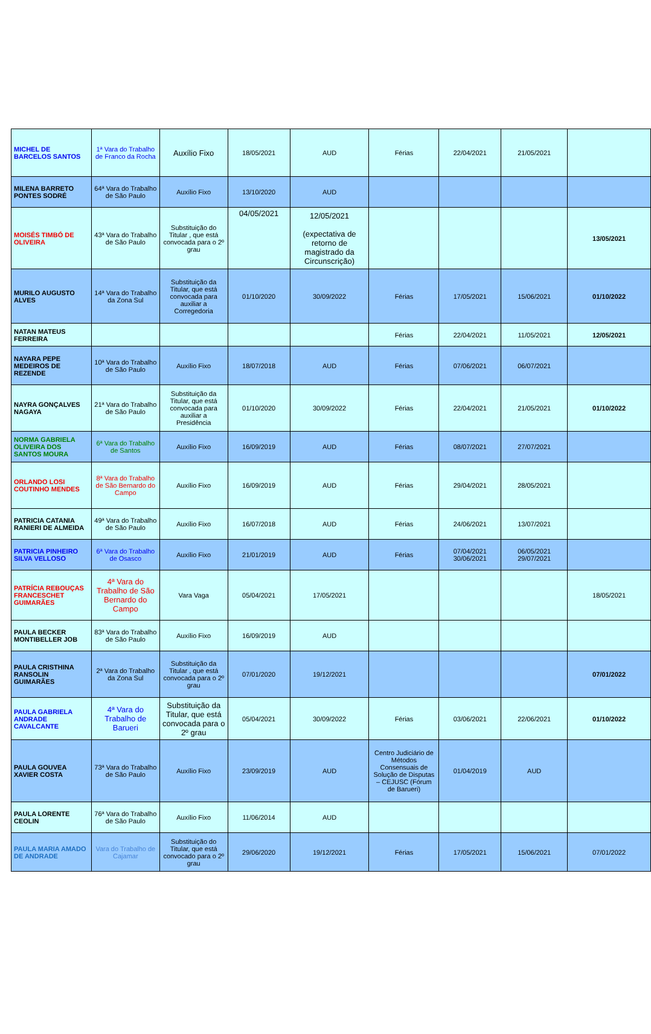| MICHEL DE BARCELOS SANTOS | 1ª Vara do Trabalho de Franco da Rocha | Auxílio Fixo | 18/05/2021 | AUD | Férias | 22/04/2021 | 21/05/2021 | |
| MILENA BARRETO PONTES SODRÉ | 64ª Vara do Trabalho de São Paulo | Auxílio Fixo | 13/10/2020 | AUD | | | | |
| MOISÉS TIMBÓ DE OLIVEIRA | 43ª Vara do Trabalho de São Paulo | Substituição do Titular , que está convocada para o 2º grau | 04/05/2021 | 12/05/2021 (expectativa de retorno de magistrado da Circunscrição) | | | | 13/05/2021 |
| MURILO AUGUSTO ALVES | 14ª Vara do Trabalho da Zona Sul | Substituição da Titular, que está convocada para auxiliar a Corregedoria | 01/10/2020 | 30/09/2022 | Férias | 17/05/2021 | 15/06/2021 | 01/10/2022 |
| NATAN MATEUS FERREIRA | | | | | Férias | 22/04/2021 | 11/05/2021 | 12/05/2021 |
| NAYARA PEPE MEDEIROS DE REZENDE | 10ª Vara do Trabalho de São Paulo | Auxílio Fixo | 18/07/2018 | AUD | Férias | 07/06/2021 | 06/07/2021 | |
| NAYRA GONÇALVES NAGAYA | 21ª Vara do Trabalho de São Paulo | Substituição da Titular, que está convocada para auxiliar a Presidência | 01/10/2020 | 30/09/2022 | Férias | 22/04/2021 | 21/05/2021 | 01/10/2022 |
| NORMA GABRIELA OLIVEIRA DOS SANTOS MOURA | 6ª Vara do Trabalho de Santos | Auxílio Fixo | 16/09/2019 | AUD | Férias | 08/07/2021 | 27/07/2021 | |
| ORLANDO LOSI COUTINHO MENDES | 8ª Vara do Trabalho de São Bernardo do Campo | Auxílio Fixo | 16/09/2019 | AUD | Férias | 29/04/2021 | 28/05/2021 | |
| PATRICIA CATANIA RANIERI DE ALMEIDA | 49ª Vara do Trabalho de São Paulo | Auxílio Fixo | 16/07/2018 | AUD | Férias | 24/06/2021 | 13/07/2021 | |
| PATRICIA PINHEIRO SILVA VELLOSO | 6ª Vara do Trabalho de Osasco | Auxílio Fixo | 21/01/2019 | AUD | Férias | 07/04/2021 30/06/2021 | 06/05/2021 29/07/2021 | |
| PATRÍCIA REBOUÇAS FRANCESCHET GUIMARÃES | 4ª Vara do Trabalho de São Bernardo do Campo | Vara Vaga | 05/04/2021 | 17/05/2021 | | | | 18/05/2021 |
| PAULA BECKER MONTIBELLER JOB | 83ª Vara do Trabalho de São Paulo | Auxílio Fixo | 16/09/2019 | AUD | | | | |
| PAULA CRISTHINA RANSOLIN GUIMARÃES | 2ª Vara do Trabalho da Zona Sul | Substituição da Titular , que está convocada para o 2º grau | 07/01/2020 | 19/12/2021 | | | | 07/01/2022 |
| PAULA GABRIELA ANDRADE CAVALCANTE | 4ª Vara do Trabalho de Barueri | Substituição da Titular, que está convocada para o 2º grau | 05/04/2021 | 30/09/2022 | Férias | 03/06/2021 | 22/06/2021 | 01/10/2022 |
| PAULA GOUVEA XAVIER COSTA | 73ª Vara do Trabalho de São Paulo | Auxílio Fixo | 23/09/2019 | AUD | Centro Judiciário de Métodos Consensuais de Solução de Disputas – CEJUSC (Fórum de Barueri) | 01/04/2019 | AUD | |
| PAULA LORENTE CEOLIN | 76ª Vara do Trabalho de São Paulo | Auxílio Fixo | 11/06/2014 | AUD | | | | |
| PAULA MARIA AMADO DE ANDRADE | Vara do Trabalho de Cajamar | Substituição do Titular, que está convocado para o 2º grau | 29/06/2020 | 19/12/2021 | Férias | 17/05/2021 | 15/06/2021 | 07/01/2022 |